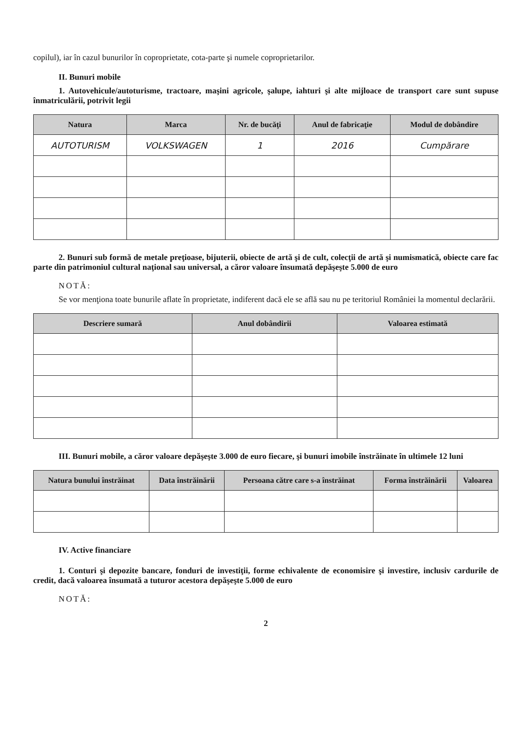copilul), iar în cazul bunurilor în coproprietate, cota-parte şi numele coproprietarilor.
II. Bunuri mobile
1. Autovehicule/autoturisme, tractoare, maşini agricole, şalupe, iahturi şi alte mijloace de transport care sunt supuse înmatriculării, potrivit legii
| Natura | Marca | Nr. de bucăţi | Anul de fabricaţie | Modul de dobândire |
| --- | --- | --- | --- | --- |
| AUTOTURISM | VOLKSWAGEN | 1 | 2016 | Cumpărare |
2. Bunuri sub formă de metale preţioase, bijuterii, obiecte de artă şi de cult, colecţii de artă şi numismatică, obiecte care fac parte din patrimoniul cultural naţional sau universal, a căror valoare însumată depăşeşte 5.000 de euro
NOTĂ:
Se vor menţiona toate bunurile aflate în proprietate, indiferent dacă ele se află sau nu pe teritoriul României la momentul declarării.
| Descriere sumară | Anul dobândirii | Valoarea estimată |
| --- | --- | --- |
III. Bunuri mobile, a căror valoare depăşeşte 3.000 de euro fiecare, şi bunuri imobile înstrăinate în ultimele 12 luni
| Natura bunului înstrăinat | Data înstrăinării | Persoana către care s-a înstrăinat | Forma înstrăinării | Valoarea |
| --- | --- | --- | --- | --- |
IV. Active financiare
1. Conturi şi depozite bancare, fonduri de investiţii, forme echivalente de economisire şi investire, inclusiv cardurile de credit, dacă valoarea însumată a tuturor acestora depăşeşte 5.000 de euro
NOTĂ:
2